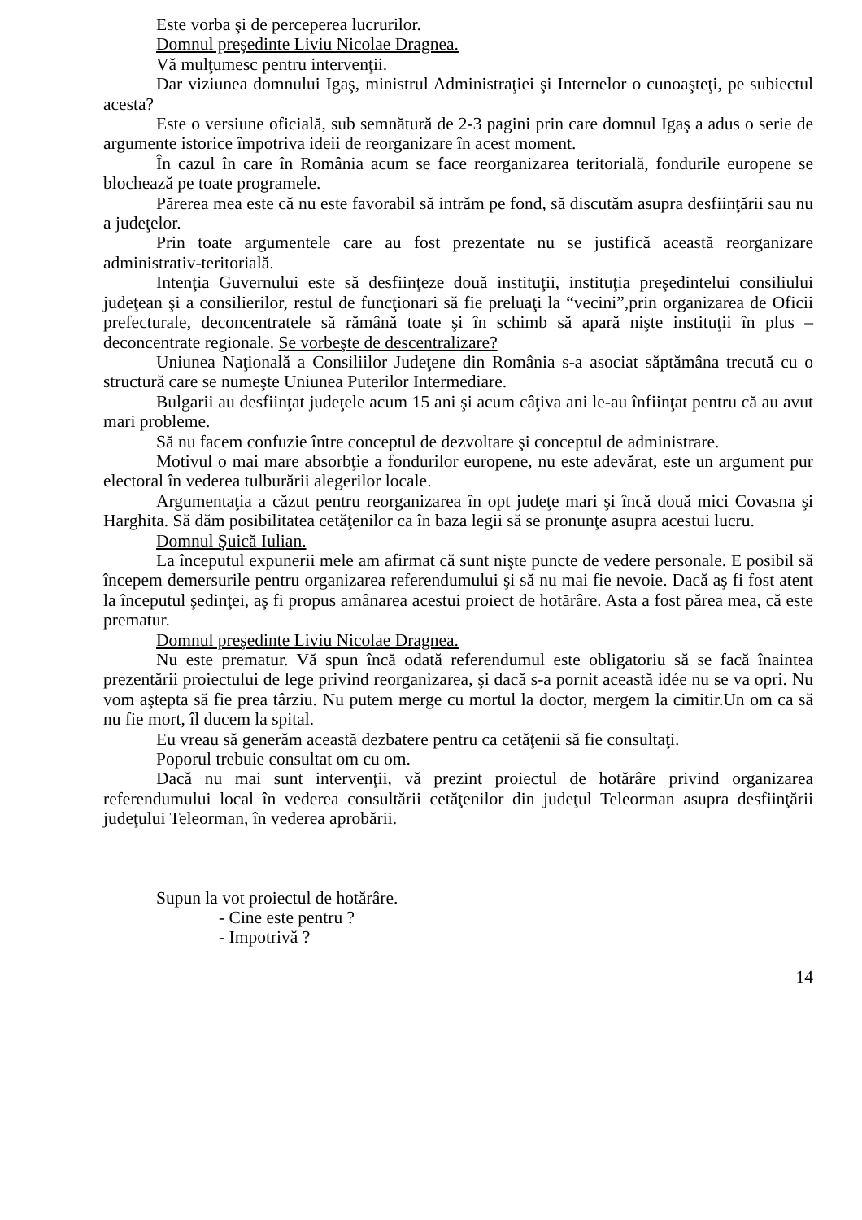Este vorba şi de perceperea lucrurilor.
Domnul preşedinte Liviu Nicolae Dragnea.
Vă mulţumesc pentru intervenţii.
Dar viziunea domnului Igaş, ministrul Administraţiei şi Internelor o cunoaşteţi, pe subiectul acesta?
Este o versiune oficială, sub semnătură de 2-3 pagini prin care domnul Igaş a adus o serie de argumente istorice împotriva ideii de reorganizare în acest moment.
În cazul în care în România acum se face reorganizarea teritorială, fondurile europene se blochează pe toate programele.
Părerea mea este că nu este favorabil să intrăm pe fond, să discutăm asupra desfiinţării sau nu a judeţelor.
Prin toate argumentele care au fost prezentate nu se justifică această reorganizare administrativ-teritorială.
Intenţia Guvernului este să desfiinţeze două instituţii, instituţia preşedintelui consiliului judeţean şi a consilierilor, restul de funcţionari să fie preluaţi la “vecini”,prin organizarea de Oficii prefecturale, deconcentratele să rămână toate şi în schimb să apară nişte instituţii în plus – deconcentrate regionale. Se vorbeşte de descentralizare?
Uniunea Naţională a Consiliilor Judeţene din România s-a asociat săptămâna trecută cu o structură care se numeşte Uniunea Puterilor Intermediare.
Bulgarii au desfiinţat judeţele acum 15 ani şi acum câţiva ani le-au înfiinţat pentru că au avut mari probleme.
Să nu facem confuzie între conceptul de dezvoltare şi conceptul de administrare.
Motivul o mai mare absorbţie a fondurilor europene, nu este adevărat, este un argument pur electoral în vederea tulburării alegerilor locale.
Argumentaţia a căzut pentru reorganizarea în opt judeţe mari şi încă două mici Covasna şi Harghita. Să dăm posibilitatea cetăţenilor ca în baza legii să se pronunţe asupra acestui lucru.
Domnul Şuică Iulian.
La începutul expunerii mele am afirmat că sunt nişte puncte de vedere personale. E posibil să începem demersurile pentru organizarea referendumului şi să nu mai fie nevoie. Dacă aş fi fost atent la începutul şedinţei, aş fi propus amânarea acestui proiect de hotărâre. Asta a fost părea mea, că este prematur.
Domnul preşedinte Liviu Nicolae Dragnea.
Nu este prematur. Vă spun încă odată referendumul este obligatoriu să se facă înaintea prezentării proiectului de lege privind reorganizarea, şi dacă s-a pornit această idée nu se va opri. Nu vom aştepta să fie prea târziu. Nu putem merge cu mortul la doctor, mergem la cimitir.Un om ca să nu fie mort, îl ducem la spital.
Eu vreau să generăm această dezbatere pentru ca cetăţenii să fie consultaţi.
Poporul trebuie consultat om cu om.
Dacă nu mai sunt intervenţii, vă prezint proiectul de hotărâre privind organizarea referendumului local în vederea consultării cetăţenilor din judeţul Teleorman asupra desfiinţării judeţului Teleorman, în vederea aprobării.
Supun la vot proiectul de hotărâre.
- Cine este pentru ?
- Impotrivă ?
14